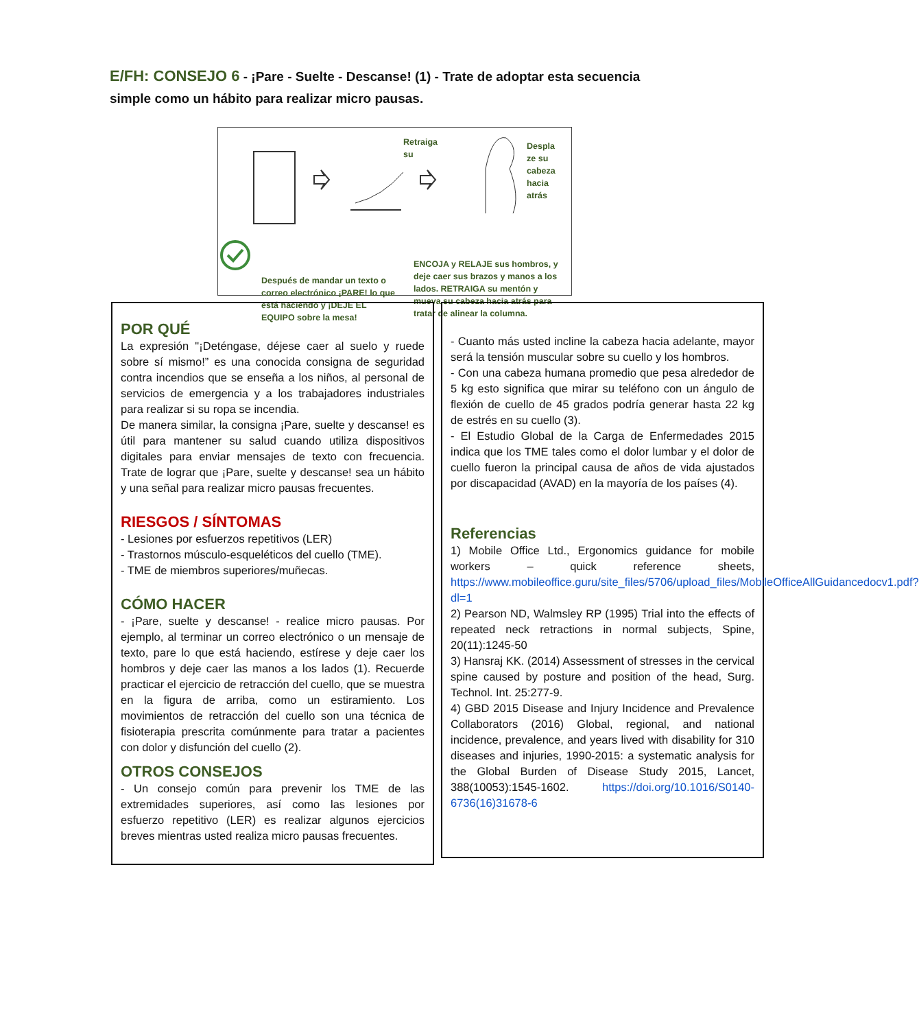E/FH: CONSEJO 6 - ¡Pare - Suelte - Descanse! (1) - Trate de adoptar esta secuencia simple como un hábito para realizar micro pausas.
Retraiga
su
Despla
ze su
cabeza
hacia
atrás
ENCOJA y RELAJE sus hombros, y deje caer sus brazos y manos a los lados. RETRAIGA su mentón y mueva su cabeza hacia atrás para tratar de alinear la columna.
Después de mandar un texto o correo electrónico ¡PARE! lo que está haciendo y ¡DEJE EL EQUIPO sobre la mesa!
POR QUÉ
La expresión "¡Deténgase, déjese caer al suelo y ruede sobre sí mismo!” es una conocida consigna de seguridad contra incendios que se enseña a los niños, al personal de servicios de emergencia y a los trabajadores industriales para realizar si su ropa se incendia.
De manera similar, la consigna ¡Pare, suelte y descanse! es útil para mantener su salud cuando utiliza dispositivos digitales para enviar mensajes de texto con frecuencia. Trate de lograr que ¡Pare, suelte y descanse! sea un hábito y una señal para realizar micro pausas frecuentes.
RIESGOS / SÍNTOMAS
- Lesiones por esfuerzos repetitivos (LER)
- Trastornos músculo-esqueléticos del cuello (TME).
- TME de miembros superiores/muñecas.
CÓMO HACER
- ¡Pare, suelte y descanse! - realice micro pausas. Por ejemplo, al terminar un correo electrónico o un mensaje de texto, pare lo que está haciendo, estírese y deje caer los hombros y deje caer las manos a los lados (1). Recuerde practicar el ejercicio de retracción del cuello, que se muestra en la figura de arriba, como un estiramiento. Los movimientos de retracción del cuello son una técnica de fisioterapia prescrita comúnmente para tratar a pacientes con dolor y disfunción del cuello (2).
OTROS CONSEJOS
- Un consejo común para prevenir los TME de las extremidades superiores, así como las lesiones por esfuerzo repetitivo (LER) es realizar algunos ejercicios breves mientras usted realiza micro pausas frecuentes.
- Cuanto más usted incline la cabeza hacia adelante, mayor será la tensión muscular sobre su cuello y los hombros.
- Con una cabeza humana promedio que pesa alrededor de 5 kg esto significa que mirar su teléfono con un ángulo de flexión de cuello de 45 grados podría generar hasta 22 kg de estrés en su cuello (3).
- El Estudio Global de la Carga de Enfermedades 2015 indica que los TME tales como el dolor lumbar y el dolor de cuello fueron la principal causa de años de vida ajustados por discapacidad (AVAD) en la mayoría de los países (4).
Referencias
1) Mobile Office Ltd., Ergonomics guidance for mobile workers – quick reference sheets, https://www.mobileoffice.guru/site_files/5706/upload_files/MobileOfficeAllGuidancedocv1.pdf?dl=1
2) Pearson ND, Walmsley RP (1995) Trial into the effects of repeated neck retractions in normal subjects, Spine, 20(11):1245-50
3) Hansraj KK. (2014) Assessment of stresses in the cervical spine caused by posture and position of the head, Surg. Technol. Int. 25:277-9.
4) GBD 2015 Disease and Injury Incidence and Prevalence Collaborators (2016) Global, regional, and national incidence, prevalence, and years lived with disability for 310 diseases and injuries, 1990-2015: a systematic analysis for the Global Burden of Disease Study 2015, Lancet, 388(10053):1545-1602. https://doi.org/10.1016/S0140-6736(16)31678-6